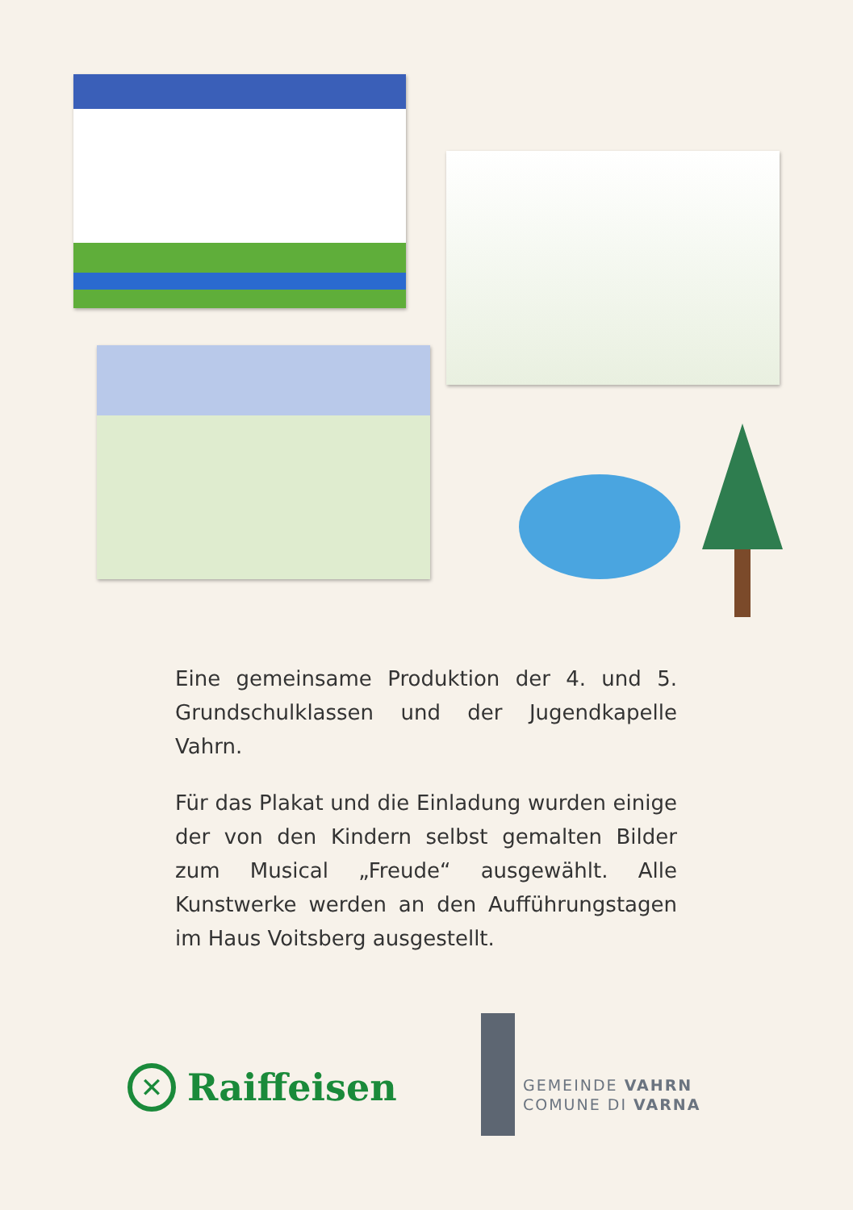Eine gemeinsame Produktion der 4. und 5. Grundschulklassen und der Jugendkapelle Vahrn.
Für das Plakat und die Einladung wurden einige der von den Kindern selbst gemalten Bilder zum Musical „Freude“ ausgewählt. Alle Kunstwerke werden an den Aufführungstagen im Haus Voitsberg ausgestellt.
✕
Raiffeisen
GEMEINDE VAHRN
COMUNE DI VARNA